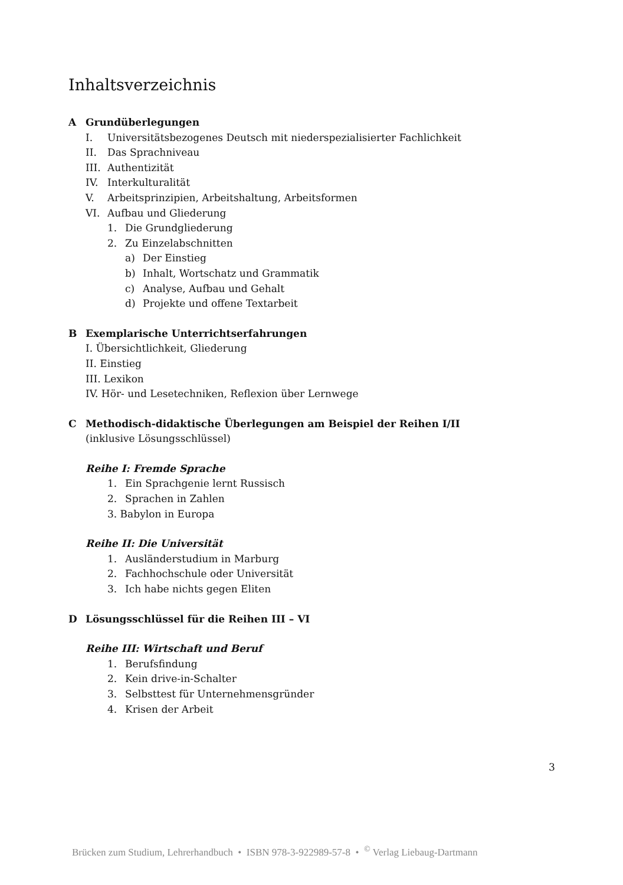Inhaltsverzeichnis
A Grundüberlegungen
I. Universitätsbezogenes Deutsch mit niederspezialisierter Fachlichkeit
II. Das Sprachniveau
III. Authentizität
IV. Interkulturalität
V. Arbeitsprinzipien, Arbeitshaltung, Arbeitsformen
VI. Aufbau und Gliederung
1. Die Grundgliederung
2. Zu Einzelabschnitten
a) Der Einstieg
b) Inhalt, Wortschatz und Grammatik
c) Analyse, Aufbau und Gehalt
d) Projekte und offene Textarbeit
B Exemplarische Unterrichtserfahrungen
I. Übersichtlichkeit, Gliederung
II. Einstieg
III. Lexikon
IV. Hör- und Lesetechniken, Reflexion über Lernwege
C Methodisch-didaktische Überlegungen am Beispiel der Reihen I/II
(inklusive Lösungsschlüssel)
Reihe I: Fremde Sprache
1. Ein Sprachgenie lernt Russisch
2. Sprachen in Zahlen
3. Babylon in Europa
Reihe II: Die Universität
1. Ausländerstudium in Marburg
2. Fachhochschule oder Universität
3. Ich habe nichts gegen Eliten
D Lösungsschlüssel für die Reihen III – VI
Reihe III: Wirtschaft und Beruf
1. Berufsfindung
2. Kein drive-in-Schalter
3. Selbsttest für Unternehmensgründer
4. Krisen der Arbeit
3
Brücken zum Studium, Lehrerhandbuch • ISBN 978-3-922989-57-8 • <sup>©</sup> Verlag Liebaug-Dartmann